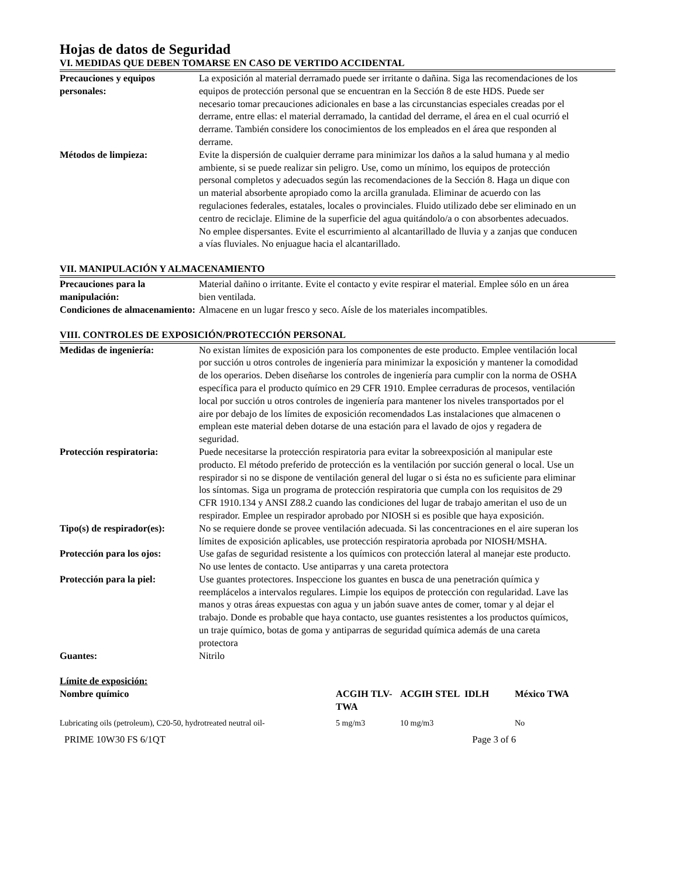Hojas de datos de Seguridad
VI. MEDIDAS QUE DEBEN TOMARSE EN CASO DE VERTIDO ACCIDENTAL
| Precauciones y equipos personales: | La exposición al material derramado puede ser irritante o dañina. Siga las recomendaciones de los equipos de protección personal que se encuentran en la Sección 8 de este HDS. Puede ser necesario tomar precauciones adicionales en base a las circunstancias especiales creadas por el derrame, entre ellas: el material derramado, la cantidad del derrame, el área en el cual ocurrió el derrame. También considere los conocimientos de los empleados en el área que responden al derrame. |
| Métodos de limpieza: | Evite la dispersión de cualquier derrame para minimizar los daños a la salud humana y al medio ambiente, si se puede realizar sin peligro. Use, como un mínimo, los equipos de protección personal completos y adecuados según las recomendaciones de la Sección 8. Haga un dique con un material absorbente apropiado como la arcilla granulada. Eliminar de acuerdo con las regulaciones federales, estatales, locales o provinciales. Fluido utilizado debe ser eliminado en un centro de reciclaje. Elimine de la superficie del agua quitándolo/a o con absorbentes adecuados. No emplee dispersantes. Evite el escurrimiento al alcantarillado de lluvia y a zanjas que conducen a vías fluviales. No enjuague hacia el alcantarillado. |
VII. MANIPULACIÓN Y ALMACENAMIENTO
| Precauciones para la manipulación: | Material dañino o irritante. Evite el contacto y evite respirar el material. Emplee sólo en un área bien ventilada. |
| Condiciones de almacenamiento: | Almacene en un lugar fresco y seco. Aísle de los materiales incompatibles. |
VIII. CONTROLES DE EXPOSICIÓN/PROTECCIÓN PERSONAL
| Medidas de ingeniería: | No existan límites de exposición para los componentes de este producto. Emplee ventilación local por succión u otros controles de ingeniería para minimizar la exposición y mantener la comodidad de los operarios. Deben diseñarse los controles de ingeniería para cumplir con la norma de OSHA específica para el producto químico en 29 CFR 1910. Emplee cerraduras de procesos, ventilación local por succión u otros controles de ingeniería para mantener los niveles transportados por el aire por debajo de los límites de exposición recomendados Las instalaciones que almacenen o emplean este material deben dotarse de una estación para el lavado de ojos y regadera de seguridad. |
| Protección respiratoria: | Puede necesitarse la protección respiratoria para evitar la sobreexposición al manipular este producto. El método preferido de protección es la ventilación por succión general o local. Use un respirador si no se dispone de ventilación general del lugar o si ésta no es suficiente para eliminar los síntomas. Siga un programa de protección respiratoria que cumpla con los requisitos de 29 CFR 1910.134 y ANSI Z88.2 cuando las condiciones del lugar de trabajo ameritan el uso de un respirador. Emplee un respirador aprobado por NIOSH si es posible que haya exposición. |
| Tipo(s) de respirador(es): | No se requiere donde se provee ventilación adecuada. Si las concentraciones en el aire superan los límites de exposición aplicables, use protección respiratoria aprobada por NIOSH/MSHA. |
| Protección para los ojos: | Use gafas de seguridad resistente a los químicos con protección lateral al manejar este producto. No use lentes de contacto. Use antiparras y una careta protectora |
| Protección para la piel: | Use guantes protectores. Inspeccione los guantes en busca de una penetración química y reemplácelos a intervalos regulares. Limpie los equipos de protección con regularidad. Lave las manos y otras áreas expuestas con agua y un jabón suave antes de comer, tomar y al dejar el trabajo. Donde es probable que haya contacto, use guantes resistentes a los productos químicos, un traje químico, botas de goma y antiparras de seguridad química además de una careta protectora |
| Guantes: | Nitrilo |
Límite de exposición:
| Nombre químico | ACGIH TLV-TWA | ACGIH STEL | IDLH | México TWA |
| --- | --- | --- | --- | --- |
| Lubricating oils (petroleum), C20-50, hydrotreated neutral oil- | 5 mg/m3 | 10 mg/m3 | | No |
PRIME 10W30 FS 6/1QT Page 3 of 6